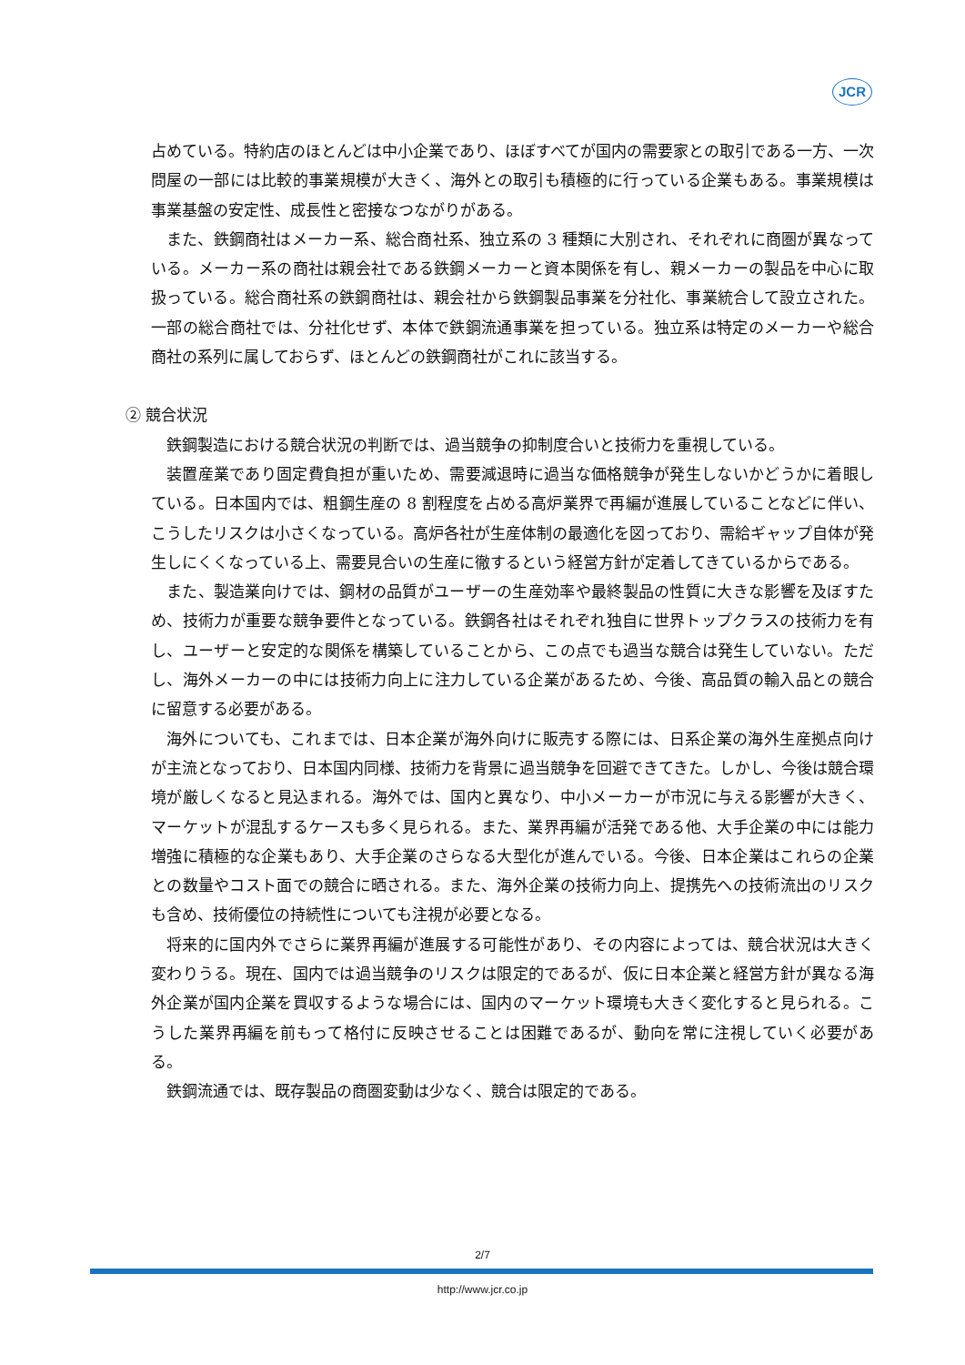JCR
占めている。特約店のほとんどは中小企業であり、ほぼすべてが国内の需要家との取引である一方、一次問屋の一部には比較的事業規模が大きく、海外との取引も積極的に行っている企業もある。事業規模は事業基盤の安定性、成長性と密接なつながりがある。
また、鉄鋼商社はメーカー系、総合商社系、独立系の 3 種類に大別され、それぞれに商圏が異なっている。メーカー系の商社は親会社である鉄鋼メーカーと資本関係を有し、親メーカーの製品を中心に取扱っている。総合商社系の鉄鋼商社は、親会社から鉄鋼製品事業を分社化、事業統合して設立された。一部の総合商社では、分社化せず、本体で鉄鋼流通事業を担っている。独立系は特定のメーカーや総合商社の系列に属しておらず、ほとんどの鉄鋼商社がこれに該当する。
② 競合状況
鉄鋼製造における競合状況の判断では、過当競争の抑制度合いと技術力を重視している。
装置産業であり固定費負担が重いため、需要減退時に過当な価格競争が発生しないかどうかに着眼している。日本国内では、粗鋼生産の 8 割程度を占める高炉業界で再編が進展していることなどに伴い、こうしたリスクは小さくなっている。高炉各社が生産体制の最適化を図っており、需給ギャップ自体が発生しにくくなっている上、需要見合いの生産に徹するという経営方針が定着してきているからである。
また、製造業向けでは、鋼材の品質がユーザーの生産効率や最終製品の性質に大きな影響を及ぼすため、技術力が重要な競争要件となっている。鉄鋼各社はそれぞれ独自に世界トップクラスの技術力を有し、ユーザーと安定的な関係を構築していることから、この点でも過当な競合は発生していない。ただし、海外メーカーの中には技術力向上に注力している企業があるため、今後、高品質の輸入品との競合に留意する必要がある。
海外についても、これまでは、日本企業が海外向けに販売する際には、日系企業の海外生産拠点向けが主流となっており、日本国内同様、技術力を背景に過当競争を回避できてきた。しかし、今後は競合環境が厳しくなると見込まれる。海外では、国内と異なり、中小メーカーが市況に与える影響が大きく、マーケットが混乱するケースも多く見られる。また、業界再編が活発である他、大手企業の中には能力増強に積極的な企業もあり、大手企業のさらなる大型化が進んでいる。今後、日本企業はこれらの企業との数量やコスト面での競合に晒される。また、海外企業の技術力向上、提携先への技術流出のリスクも含め、技術優位の持続性についても注視が必要となる。
将来的に国内外でさらに業界再編が進展する可能性があり、その内容によっては、競合状況は大きく変わりうる。現在、国内では過当競争のリスクは限定的であるが、仮に日本企業と経営方針が異なる海外企業が国内企業を買収するような場合には、国内のマーケット環境も大きく変化すると見られる。こうした業界再編を前もって格付に反映させることは困難であるが、動向を常に注視していく必要がある。
鉄鋼流通では、既存製品の商圏変動は少なく、競合は限定的である。
2/7
http://www.jcr.co.jp